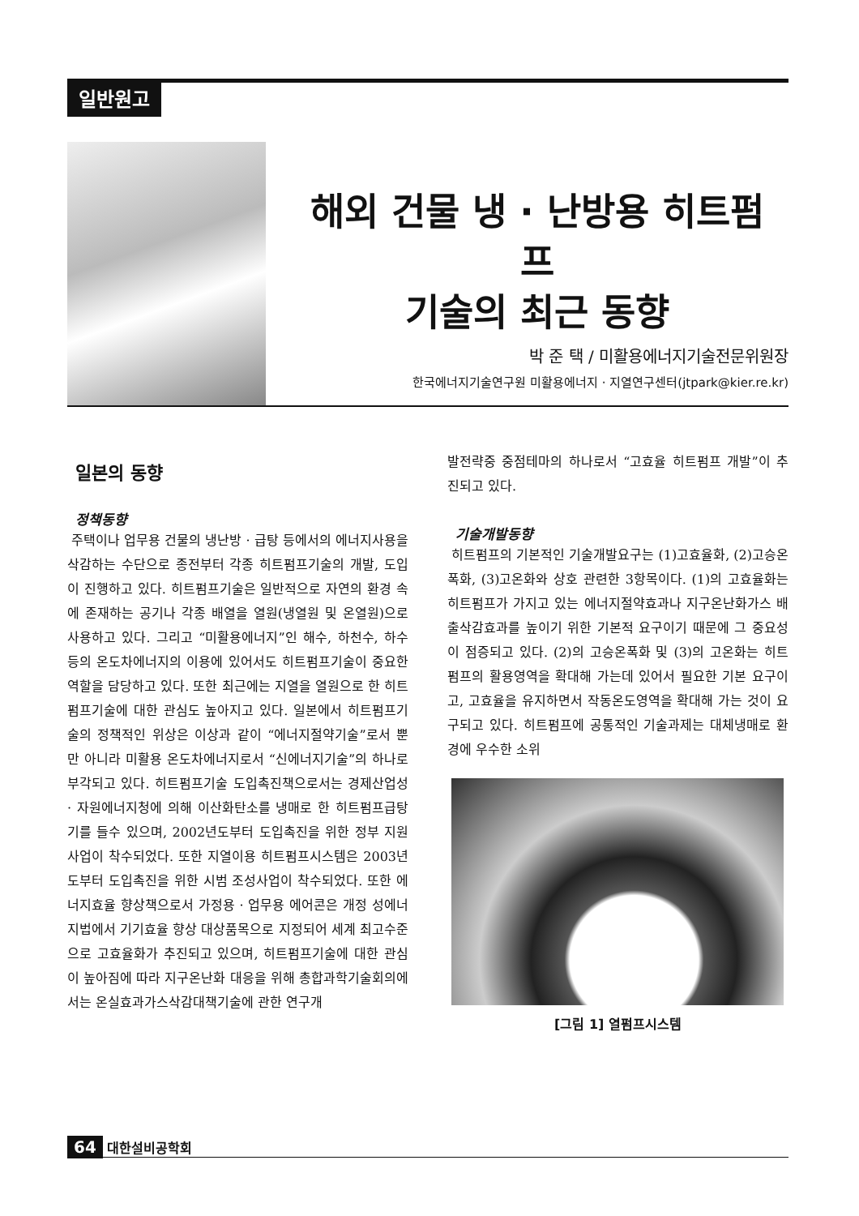일반원고
해외 건물 냉 · 난방용 히트펌프
기술의 최근 동향
박 준 택 / 미활용에너지기술전문위원장
한국에너지기술연구원 미활용에너지 · 지열연구센터(jtpark@kier.re.kr)
일본의 동향
정책동향
주택이나 업무용 건물의 냉난방 · 급탕 등에서의 에너지사용을 삭감하는 수단으로 종전부터 각종 히트펌프기술의 개발, 도입이 진행하고 있다. 히트펌프기술은 일반적으로 자연의 환경 속에 존재하는 공기나 각종 배열을 열원(냉열원 및 온열원)으로 사용하고 있다. 그리고 “미활용에너지”인 해수, 하천수, 하수 등의 온도차에너지의 이용에 있어서도 히트펌프기술이 중요한 역할을 담당하고 있다. 또한 최근에는 지열을 열원으로 한 히트펌프기술에 대한 관심도 높아지고 있다. 일본에서 히트펌프기술의 정책적인 위상은 이상과 같이 “에너지절약기술”로서 뿐만 아니라 미활용 온도차에너지로서 “신에너지기술”의 하나로 부각되고 있다. 히트펌프기술 도입촉진책으로서는 경제산업성 · 자원에너지청에 의해 이산화탄소를 냉매로 한 히트펌프급탕기를 들수 있으며, 2002년도부터 도입촉진을 위한 정부 지원사업이 착수되었다. 또한 지열이용 히트펌프시스템은 2003년도부터 도입촉진을 위한 시범 조성사업이 착수되었다. 또한 에너지효율 향상책으로서 가정용 · 업무용 에어콘은 개정 성에너지법에서 기기효율 향상 대상품목으로 지정되어 세계 최고수준으로 고효율화가 추진되고 있으며, 히트펌프기술에 대한 관심이 높아짐에 따라 지구온난화 대응을 위해 총합과학기술회의에서는 온실효과가스삭감대책기술에 관한 연구개
발전략중 중점테마의 하나로서 “고효율 히트펌프 개발”이 추진되고 있다.
기술개발동향
히트펌프의 기본적인 기술개발요구는 (1)고효율화, (2)고승온폭화, (3)고온화와 상호 관련한 3항목이다. (1)의 고효율화는 히트펌프가 가지고 있는 에너지절약효과나 지구온난화가스 배출삭감효과를 높이기 위한 기본적 요구이기 때문에 그 중요성이 점증되고 있다. (2)의 고승온폭화 및 (3)의 고온화는 히트펌프의 활용영역을 확대해 가는데 있어서 필요한 기본 요구이고, 고효율을 유지하면서 작동온도영역을 확대해 가는 것이 요구되고 있다. 히트펌프에 공통적인 기술과제는 대체냉매로 환경에 우수한 소위
[그림 1] 열펌프시스템
64 대한설비공학회